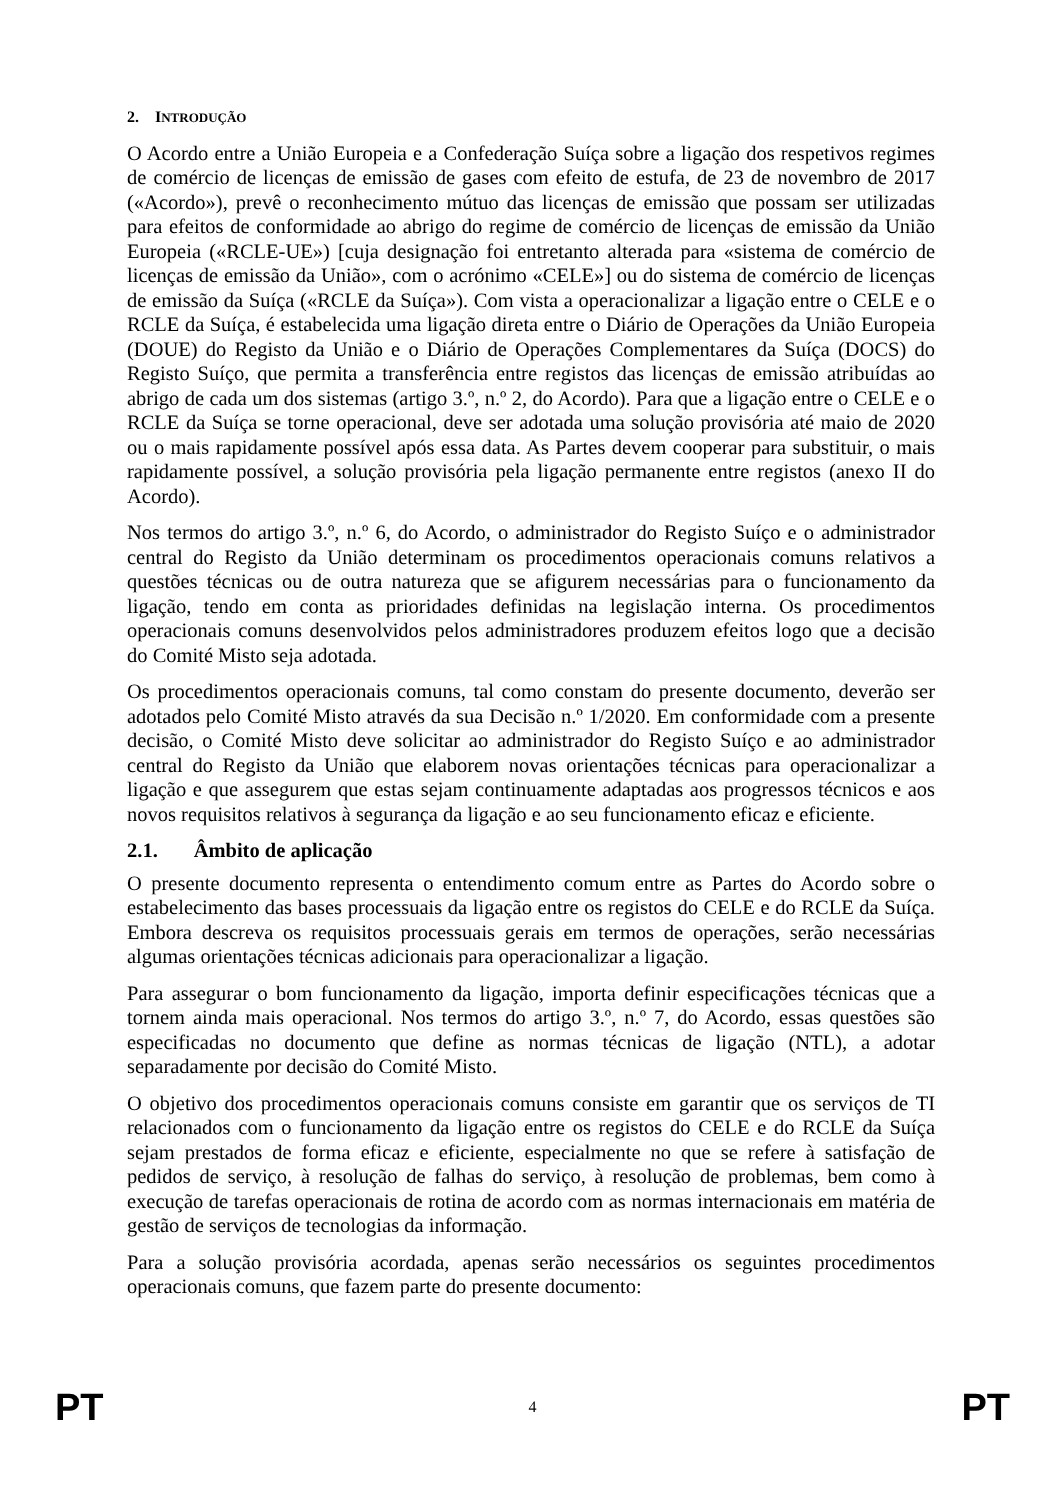2. INTRODUÇÃO
O Acordo entre a União Europeia e a Confederação Suíça sobre a ligação dos respetivos regimes de comércio de licenças de emissão de gases com efeito de estufa, de 23 de novembro de 2017 («Acordo»), prevê o reconhecimento mútuo das licenças de emissão que possam ser utilizadas para efeitos de conformidade ao abrigo do regime de comércio de licenças de emissão da União Europeia («RCLE-UE») [cuja designação foi entretanto alterada para «sistema de comércio de licenças de emissão da União», com o acrónimo «CELE»] ou do sistema de comércio de licenças de emissão da Suíça («RCLE da Suíça»). Com vista a operacionalizar a ligação entre o CELE e o RCLE da Suíça, é estabelecida uma ligação direta entre o Diário de Operações da União Europeia (DOUE) do Registo da União e o Diário de Operações Complementares da Suíça (DOCS) do Registo Suíço, que permita a transferência entre registos das licenças de emissão atribuídas ao abrigo de cada um dos sistemas (artigo 3.º, n.º 2, do Acordo). Para que a ligação entre o CELE e o RCLE da Suíça se torne operacional, deve ser adotada uma solução provisória até maio de 2020 ou o mais rapidamente possível após essa data. As Partes devem cooperar para substituir, o mais rapidamente possível, a solução provisória pela ligação permanente entre registos (anexo II do Acordo).
Nos termos do artigo 3.º, n.º 6, do Acordo, o administrador do Registo Suíço e o administrador central do Registo da União determinam os procedimentos operacionais comuns relativos a questões técnicas ou de outra natureza que se afigurem necessárias para o funcionamento da ligação, tendo em conta as prioridades definidas na legislação interna. Os procedimentos operacionais comuns desenvolvidos pelos administradores produzem efeitos logo que a decisão do Comité Misto seja adotada.
Os procedimentos operacionais comuns, tal como constam do presente documento, deverão ser adotados pelo Comité Misto através da sua Decisão n.º 1/2020. Em conformidade com a presente decisão, o Comité Misto deve solicitar ao administrador do Registo Suíço e ao administrador central do Registo da União que elaborem novas orientações técnicas para operacionalizar a ligação e que assegurem que estas sejam continuamente adaptadas aos progressos técnicos e aos novos requisitos relativos à segurança da ligação e ao seu funcionamento eficaz e eficiente.
2.1. Âmbito de aplicação
O presente documento representa o entendimento comum entre as Partes do Acordo sobre o estabelecimento das bases processuais da ligação entre os registos do CELE e do RCLE da Suíça. Embora descreva os requisitos processuais gerais em termos de operações, serão necessárias algumas orientações técnicas adicionais para operacionalizar a ligação.
Para assegurar o bom funcionamento da ligação, importa definir especificações técnicas que a tornem ainda mais operacional. Nos termos do artigo 3.º, n.º 7, do Acordo, essas questões são especificadas no documento que define as normas técnicas de ligação (NTL), a adotar separadamente por decisão do Comité Misto.
O objetivo dos procedimentos operacionais comuns consiste em garantir que os serviços de TI relacionados com o funcionamento da ligação entre os registos do CELE e do RCLE da Suíça sejam prestados de forma eficaz e eficiente, especialmente no que se refere à satisfação de pedidos de serviço, à resolução de falhas do serviço, à resolução de problemas, bem como à execução de tarefas operacionais de rotina de acordo com as normas internacionais em matéria de gestão de serviços de tecnologias da informação.
Para a solução provisória acordada, apenas serão necessários os seguintes procedimentos operacionais comuns, que fazem parte do presente documento:
PT 4 PT